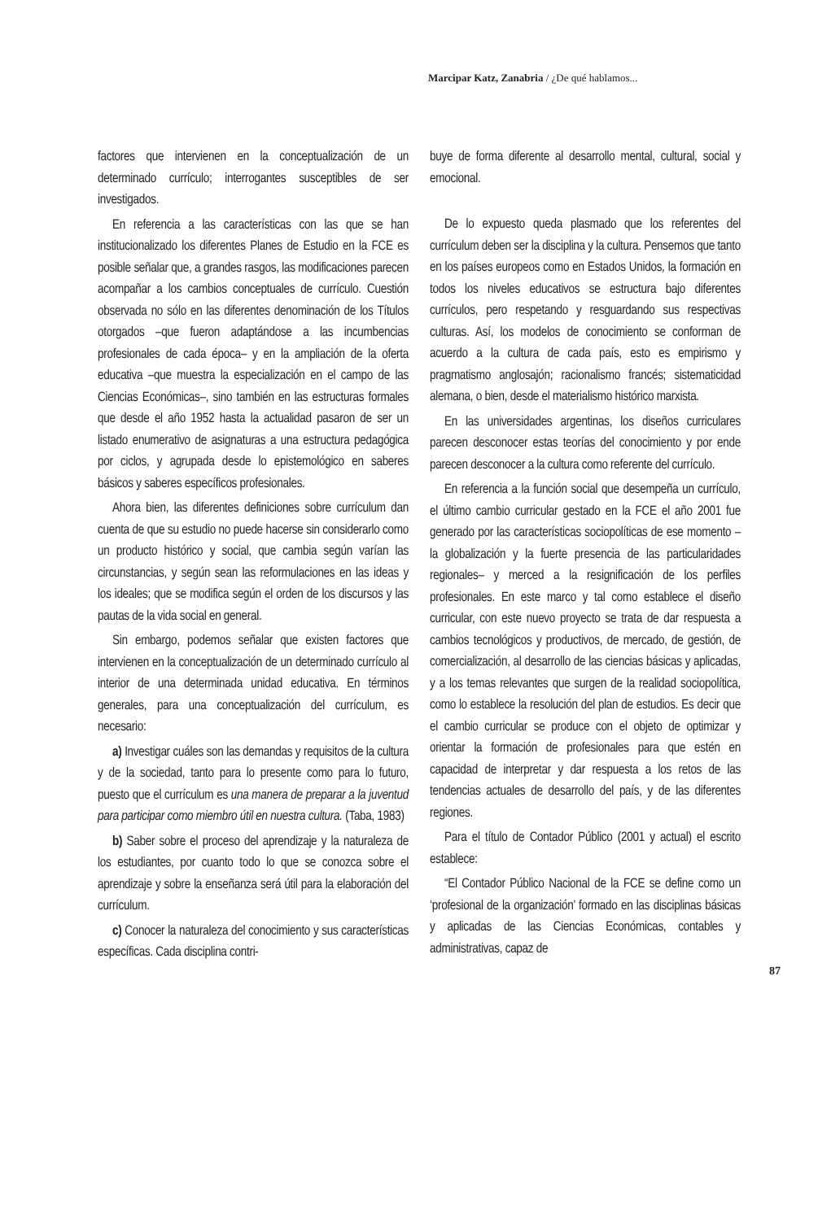Marcipar Katz, Zanabria / ¿De qué hablamos...
factores que intervienen en la conceptualización de un determinado currículo; interrogantes susceptibles de ser investigados.
En referencia a las características con las que se han institucionalizado los diferentes Planes de Estudio en la FCE es posible señalar que, a grandes rasgos, las modificaciones parecen acompañar a los cambios conceptuales de currículo. Cuestión observada no sólo en las diferentes denominación de los Títulos otorgados –que fueron adaptándose a las incumbencias profesionales de cada época– y en la ampliación de la oferta educativa –que muestra la especialización en el campo de las Ciencias Económicas–, sino también en las estructuras formales que desde el año 1952 hasta la actualidad pasaron de ser un listado enumerativo de asignaturas a una estructura pedagógica por ciclos, y agrupada desde lo epistemológico en saberes básicos y saberes específicos profesionales.
Ahora bien, las diferentes definiciones sobre currículum dan cuenta de que su estudio no puede hacerse sin considerarlo como un producto histórico y social, que cambia según varían las circunstancias, y según sean las reformulaciones en las ideas y los ideales; que se modifica según el orden de los discursos y las pautas de la vida social en general.
Sin embargo, podemos señalar que existen factores que intervienen en la conceptualización de un determinado currículo al interior de una determinada unidad educativa. En términos generales, para una conceptualización del currículum, es necesario:
a) Investigar cuáles son las demandas y requisitos de la cultura y de la sociedad, tanto para lo presente como para lo futuro, puesto que el currículum es una manera de preparar a la juventud para participar como miembro útil en nuestra cultura. (Taba, 1983)
b) Saber sobre el proceso del aprendizaje y la naturaleza de los estudiantes, por cuanto todo lo que se conozca sobre el aprendizaje y sobre la enseñanza será útil para la elaboración del currículum.
c) Conocer la naturaleza del conocimiento y sus características específicas. Cada disciplina contri-
buye de forma diferente al desarrollo mental, cultural, social y emocional.
De lo expuesto queda plasmado que los referentes del currículum deben ser la disciplina y la cultura. Pensemos que tanto en los países europeos como en Estados Unidos, la formación en todos los niveles educativos se estructura bajo diferentes currículos, pero respetando y resguardando sus respectivas culturas. Así, los modelos de conocimiento se conforman de acuerdo a la cultura de cada país, esto es empirismo y pragmatismo anglosajón; racionalismo francés; sistematicidad alemana, o bien, desde el materialismo histórico marxista.
En las universidades argentinas, los diseños curriculares parecen desconocer estas teorías del conocimiento y por ende parecen desconocer a la cultura como referente del currículo.
En referencia a la función social que desempeña un currículo, el último cambio curricular gestado en la FCE el año 2001 fue generado por las características sociopolíticas de ese momento –la globalización y la fuerte presencia de las particularidades regionales– y merced a la resignificación de los perfiles profesionales. En este marco y tal como establece el diseño curricular, con este nuevo proyecto se trata de dar respuesta a cambios tecnológicos y productivos, de mercado, de gestión, de comercialización, al desarrollo de las ciencias básicas y aplicadas, y a los temas relevantes que surgen de la realidad sociopolítica, como lo establece la resolución del plan de estudios. Es decir que el cambio curricular se produce con el objeto de optimizar y orientar la formación de profesionales para que estén en capacidad de interpretar y dar respuesta a los retos de las tendencias actuales de desarrollo del país, y de las diferentes regiones.
Para el título de Contador Público (2001 y actual) el escrito establece:
“El Contador Público Nacional de la FCE se define como un ‘profesional de la organización’ formado en las disciplinas básicas y aplicadas de las Ciencias Económicas, contables y administrativas, capaz de
87